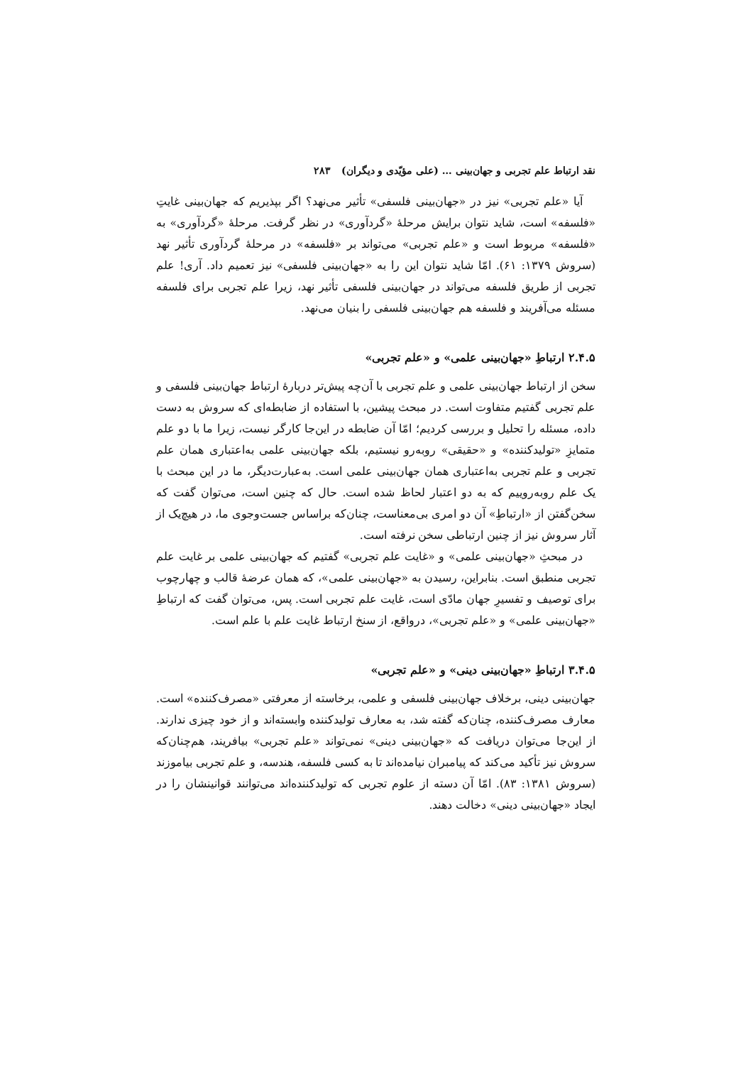نقد ارتباط علم تجربی و جهان‌بینی … (علی مؤیّدی و دیگران) ۲۸۳
آیا «علم تجربی» نیز در «جهان‌بینی فلسفی» تأثیر می‌نهد؟ اگر بپذیریم که جهان‌بینی غایتِ «فلسفه» است، شاید نتوان برایش مرحلهٔ «گردآوری» در نظر گرفت. مرحلهٔ «گردآوری» به «فلسفه» مربوط است و «علم تجربی» می‌تواند بر «فلسفه» در مرحلهٔ گردآوری تأثیر نهد (سروش ۱۳۷۹: ۶۱). امّا شاید نتوان این را به «جهان‌بینی فلسفی» نیز تعمیم داد. آری! علم تجربی از طریق فلسفه می‌تواند در جهان‌بینی فلسفی تأثیر نهد، زیرا علم تجربی برای فلسفه مسئله می‌آفریند و فلسفه هم جهان‌بینی فلسفی را بنیان می‌نهد.
۲.۴.۵ ارتباطِ «جهان‌بینی علمی» و «علم تجربی»
سخن از ارتباط جهان‌بینی علمی و علم تجربی با آن‌چه پیش‌تر دربارهٔ ارتباط جهان‌بینی فلسفی و علم تجربی گفتیم متفاوت است. در مبحث پیشین، با استفاده از ضابطه‌ای که سروش به دست داده، مسئله را تحلیل و بررسی کردیم؛ امّا آن ضابطه در این‌جا کارگر نیست، زیرا ما با دو علم متمایزِ «تولیدکننده» و «حقیقی» روبه‌رو نیستیم، بلکه جهان‌بینی علمی به‌اعتباری همان علم تجربی و علم تجربی به‌اعتباری همان جهان‌بینی علمی است. به‌عبارت‌دیگر، ما در این مبحث با یک علم روبه‌روییم که به دو اعتبار لحاظ شده است. حال که چنین است، می‌توان گفت که سخن‌گفتن از «ارتباطِ» آن دو امری بی‌معناست، چنان‌که براساس جست‌وجوی ما، در هیچ‌یک از آثار سروش نیز از چنین ارتباطی سخن نرفته است.
در مبحثِ «جهان‌بینی علمی» و «غایت علم تجربی» گفتیم که جهان‌بینی علمی بر غایت علم تجربی منطبق است. بنابراین، رسیدن به «جهان‌بینی علمی»، که همان عرضهٔ قالب و چهارچوب برای توصیف و تفسیرِ جهان مادّی است، غایت علم تجربی است. پس، می‌توان گفت که ارتباطِ «جهان‌بینی علمی» و «علم تجربی»، درواقع، از سنخ ارتباط غایت علم با علم است.
۳.۴.۵ ارتباطِ «جهان‌بینی دینی» و «علم تجربی»
جهان‌بینی دینی، برخلاف جهان‌بینی فلسفی و علمی، برخاسته از معرفتی «مصرف‌کننده» است. معارف مصرف‌کننده، چنان‌که گفته شد، به معارف تولیدکننده وابسته‌اند و از خود چیزی ندارند. از این‌جا می‌توان دریافت که «جهان‌بینی دینی» نمی‌تواند «علم تجربی» بیافریند، هم‌چنان‌که سروش نیز تأکید می‌کند که پیامبران نیامده‌اند تا به کسی فلسفه، هندسه، و علم تجربی بیاموزند (سروش ۱۳۸۱: ۸۳). امّا آن دسته از علوم تجربی که تولیدکننده‌اند می‌توانند قوانینشان را در ایجاد «جهان‌بینی دینی» دخالت دهند.